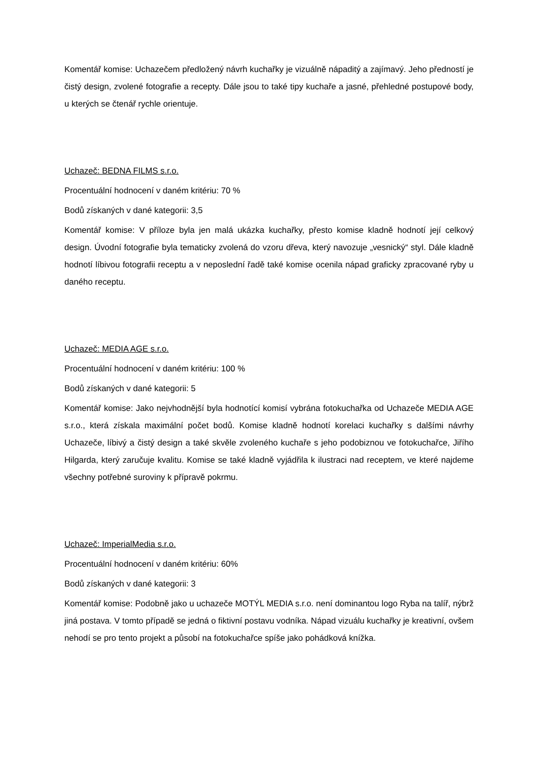Komentář komise: Uchazečem předložený návrh kuchařky je vizuálně nápaditý a zajímavý. Jeho předností je čistý design, zvolené fotografie a recepty. Dále jsou to také tipy kuchaře a jasné, přehledné postupové body, u kterých se čtenář rychle orientuje.
Uchazeč: BEDNA FILMS s.r.o.
Procentuální hodnocení v daném kritériu: 70 %
Bodů získaných v dané kategorii: 3,5
Komentář komise: V příloze byla jen malá ukázka kuchařky, přesto komise kladně hodnotí její celkový design. Úvodní fotografie byla tematicky zvolená do vzoru dřeva, který navozuje „vesnický“ styl. Dále kladně hodnotí líbivou fotografii receptu a v neposlední řadě také komise ocenila nápad graficky zpracované ryby u daného receptu.
Uchazeč: MEDIA AGE s.r.o.
Procentuální hodnocení v daném kritériu: 100 %
Bodů získaných v dané kategorii: 5
Komentář komise: Jako nejvhodnější byla hodnotící komisí vybrána fotokuchařka od Uchazeče MEDIA AGE s.r.o., která získala maximální počet bodů. Komise kladně hodnotí korelaci kuchařky s dalšími návrhy Uchazeče, líbivý a čistý design a také skvěle zvoleného kuchaře s jeho podobiznou ve fotokuchařce, Jiřího Hilgarda, který zaručuje kvalitu. Komise se také kladně vyjádřila k ilustraci nad receptem, ve které najdeme všechny potřebné suroviny k přípravě pokrmu.
Uchazeč: ImperialMedia s.r.o.
Procentuální hodnocení v daném kritériu: 60%
Bodů získaných v dané kategorii: 3
Komentář komise: Podobně jako u uchazeče MOTÝL MEDIA s.r.o. není dominantou logo Ryba na talíř, nýbrž jiná postava. V tomto případě se jedná o fiktivní postavu vodníka. Nápad vizuálu kuchařky je kreativní, ovšem nehodí se pro tento projekt a působí na fotokuchařce spíše jako pohádková knížka.